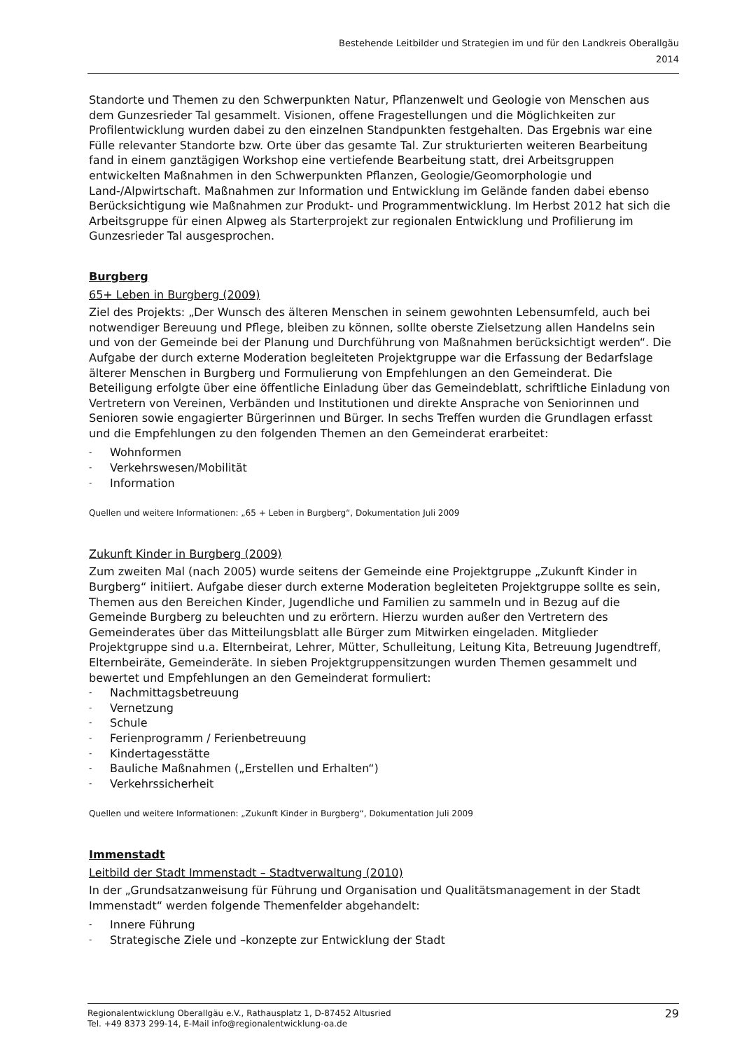Bestehende Leitbilder und Strategien im und für den Landkreis Oberallgäu
2014
Standorte und Themen zu den Schwerpunkten Natur, Pflanzenwelt und Geologie von Menschen aus dem Gunzesrieder Tal gesammelt. Visionen, offene Fragestellungen und die Möglichkeiten zur Profilentwicklung wurden dabei zu den einzelnen Standpunkten festgehalten. Das Ergebnis war eine Fülle relevanter Standorte bzw. Orte über das gesamte Tal. Zur strukturierten weiteren Bearbeitung fand in einem ganztägigen Workshop eine vertiefende Bearbeitung statt, drei Arbeitsgruppen entwickelten Maßnahmen in den Schwerpunkten Pflanzen, Geologie/Geomorphologie und Land-/Alpwirtschaft. Maßnahmen zur Information und Entwicklung im Gelände fanden dabei ebenso Berücksichtigung wie Maßnahmen zur Produkt- und Programmentwicklung. Im Herbst 2012 hat sich die Arbeitsgruppe für einen Alpweg als Starterprojekt zur regionalen Entwicklung und Profilierung im Gunzesrieder Tal ausgesprochen.
Burgberg
65+ Leben in Burgberg (2009)
Ziel des Projekts: „Der Wunsch des älteren Menschen in seinem gewohnten Lebensumfeld, auch bei notwendiger Bereuung und Pflege, bleiben zu können, sollte oberste Zielsetzung allen Handelns sein und von der Gemeinde bei der Planung und Durchführung von Maßnahmen berücksichtigt werden“. Die Aufgabe der durch externe Moderation begleiteten Projektgruppe war die Erfassung der Bedarfslage älterer Menschen in Burgberg und Formulierung von Empfehlungen an den Gemeinderat. Die Beteiligung erfolgte über eine öffentliche Einladung über das Gemeindeblatt, schriftliche Einladung von Vertretern von Vereinen, Verbänden und Institutionen und direkte Ansprache von Seniorinnen und Senioren sowie engagierter Bürgerinnen und Bürger. In sechs Treffen wurden die Grundlagen erfasst und die Empfehlungen zu den folgenden Themen an den Gemeinderat erarbeitet:
- Wohnformen
- Verkehrswesen/Mobilität
- Information
Quellen und weitere Informationen: „65 + Leben in Burgberg“, Dokumentation Juli 2009
Zukunft Kinder in Burgberg (2009)
Zum zweiten Mal (nach 2005) wurde seitens der Gemeinde eine Projektgruppe „Zukunft Kinder in Burgberg“ initiiert. Aufgabe dieser durch externe Moderation begleiteten Projektgruppe sollte es sein, Themen aus den Bereichen Kinder, Jugendliche und Familien zu sammeln und in Bezug auf die Gemeinde Burgberg zu beleuchten und zu erörtern. Hierzu wurden außer den Vertretern des Gemeinderates über das Mitteilungsblatt alle Bürger zum Mitwirken eingeladen. Mitglieder Projektgruppe sind u.a. Elternbeirat, Lehrer, Mütter, Schulleitung, Leitung Kita, Betreuung Jugendtreff, Elternbeiräte, Gemeinderäte. In sieben Projektgruppensitzungen wurden Themen gesammelt und bewertet und Empfehlungen an den Gemeinderat formuliert:
- Nachmittagsbetreuung
- Vernetzung
- Schule
- Ferienprogramm / Ferienbetreuung
- Kindertagesstätte
- Bauliche Maßnahmen („Erstellen und Erhalten“)
- Verkehrssicherheit
Quellen und weitere Informationen: „Zukunft Kinder in Burgberg“, Dokumentation Juli 2009
Immenstadt
Leitbild der Stadt Immenstadt – Stadtverwaltung (2010)
In der „Grundsatzanweisung für Führung und Organisation und Qualitätsmanagement in der Stadt Immenstadt“ werden folgende Themenfelder abgehandelt:
- Innere Führung
- Strategische Ziele und –konzepte zur Entwicklung der Stadt
Regionalentwicklung Oberallgäu e.V., Rathausplatz 1, D-87452 Altusried
Tel. +49 8373 299-14, E-Mail info@regionalentwicklung-oa.de
29